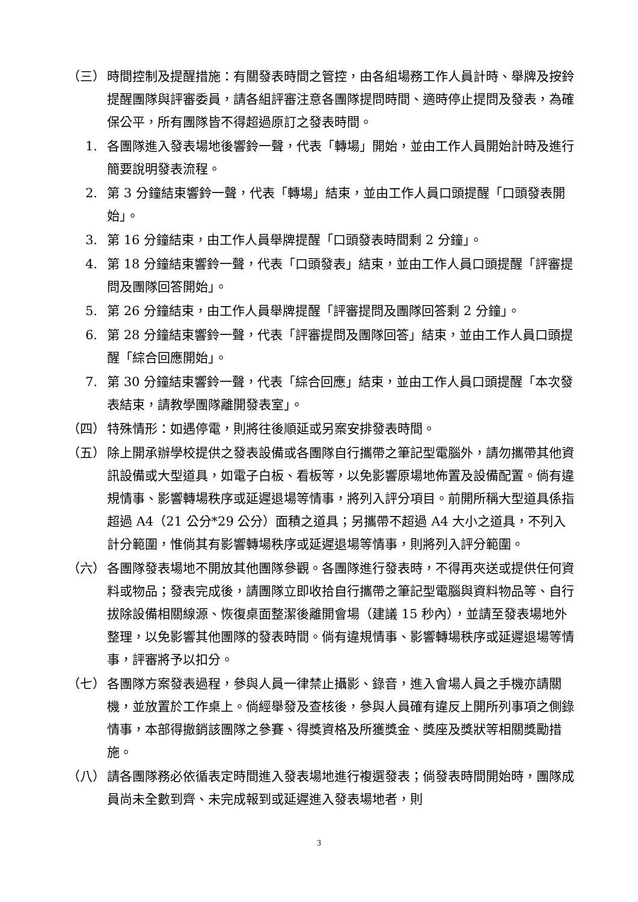（三） 時間控制及提醒措施：有關發表時間之管控，由各組場務工作人員計時、舉牌及按鈴提醒團隊與評審委員，請各組評審注意各團隊提問時間、適時停止提問及發表，為確保公平，所有團隊皆不得超過原訂之發表時間。
1. 各團隊進入發表場地後響鈴一聲，代表「轉場」開始，並由工作人員開始計時及進行簡要說明發表流程。
2. 第 3 分鐘結束響鈴一聲，代表「轉場」結束，並由工作人員口頭提醒「口頭發表開始」。
3. 第 16 分鐘結束，由工作人員舉牌提醒「口頭發表時間剩 2 分鐘」。
4. 第 18 分鐘結束響鈴一聲，代表「口頭發表」結束，並由工作人員口頭提醒「評審提問及團隊回答開始」。
5. 第 26 分鐘結束，由工作人員舉牌提醒「評審提問及團隊回答剩 2 分鐘」。
6. 第 28 分鐘結束響鈴一聲，代表「評審提問及團隊回答」結束，並由工作人員口頭提醒「綜合回應開始」。
7. 第 30 分鐘結束響鈴一聲，代表「綜合回應」結束，並由工作人員口頭提醒「本次發表結束，請教學團隊離開發表室」。
（四） 特殊情形：如遇停電，則將往後順延或另案安排發表時間。
（五） 除上開承辦學校提供之發表設備或各團隊自行攜帶之筆記型電腦外，請勿攜帶其他資訊設備或大型道具，如電子白板、看板等，以免影響原場地佈置及設備配置。倘有違規情事、影響轉場秩序或延遲退場等情事，將列入評分項目。前開所稱大型道具係指超過 A4（21 公分*29 公分）面積之道具；另攜帶不超過 A4 大小之道具，不列入計分範圍，惟倘其有影響轉場秩序或延遲退場等情事，則將列入評分範圍。
（六） 各團隊發表場地不開放其他團隊參觀。各團隊進行發表時，不得再夾送或提供任何資料或物品；發表完成後，請團隊立即收拾自行攜帶之筆記型電腦與資料物品等、自行拔除設備相關線源、恢復桌面整潔後離開會場（建議 15 秒內），並請至發表場地外整理，以免影響其他團隊的發表時間。倘有違規情事、影響轉場秩序或延遲退場等情事，評審將予以扣分。
（七） 各團隊方案發表過程，參與人員一律禁止攝影、錄音，進入會場人員之手機亦請關機，並放置於工作桌上。倘經舉發及查核後，參與人員確有違反上開所列事項之側錄情事，本部得撤銷該團隊之參賽、得獎資格及所獲獎金、獎座及獎狀等相關獎勵措施。
（八） 請各團隊務必依循表定時間進入發表場地進行複選發表；倘發表時間開始時，團隊成員尚未全數到齊、未完成報到或延遲進入發表場地者，則
3